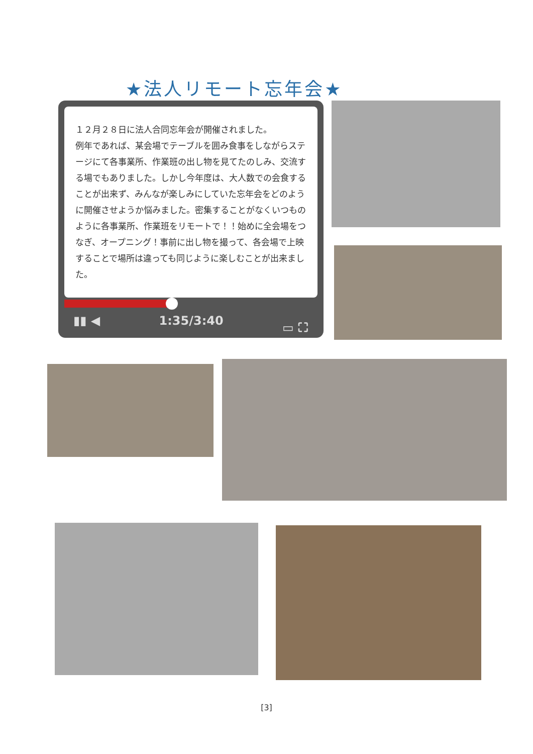★法人リモート忘年会★
１２月２８日に法人合同忘年会が開催されました。
例年であれば、某会場でテーブルを囲み食事をしながらステージにて各事業所、作業班の出し物を見てたのしみ、交流する場でもありました。しかし今年度は、大人数での会食することが出来ず、みんなが楽しみにしていた忘年会をどのように開催させようか悩みました。密集することがなくいつものように各事業所、作業班をリモートで！！始めに全会場をつなぎ、オープニング！事前に出し物を撮って、各会場で上映することで場所は違っても同じように楽しむことが出来ました。
▮▮ ◀ 1:35/3:40 ▭ ⛶
[3]